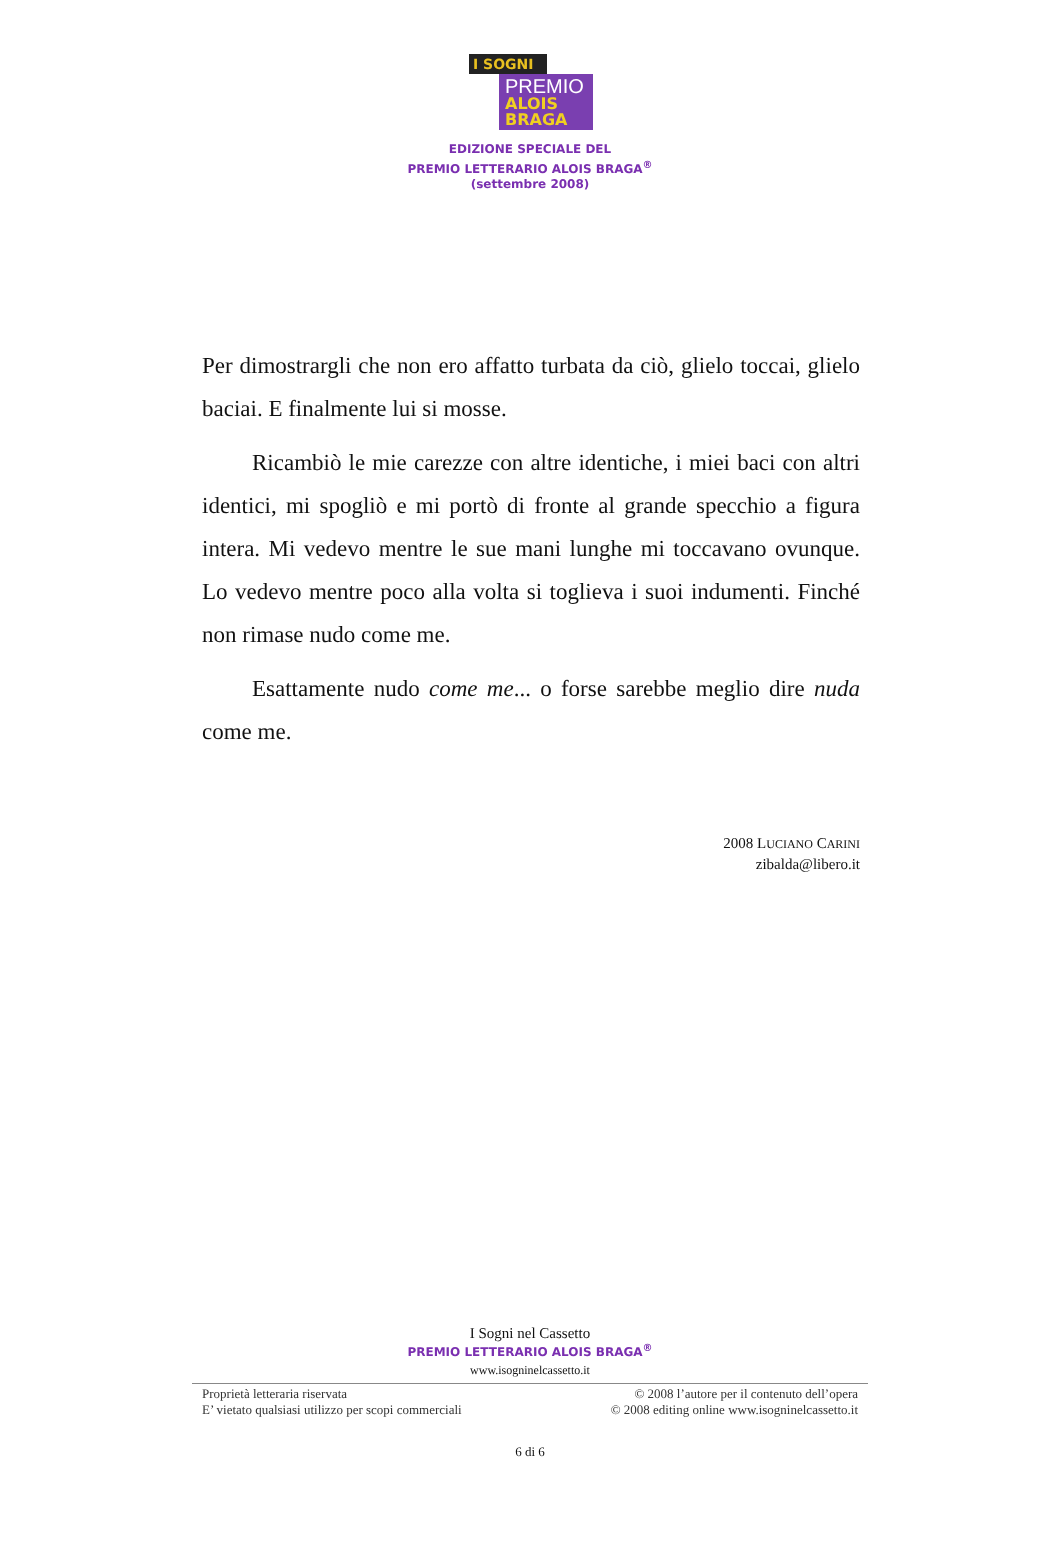I SOGNI
PREMIO
ALOIS BRAGA
EDIZIONE SPECIALE DEL
PREMIO LETTERARIO ALOIS BRAGA<sup>®</sup>
(settembre 2008)
Per dimostrargli che non ero affatto turbata da ciò, glielo toccai, glielo baciai. E finalmente lui si mosse.
Ricambiò le mie carezze con altre identiche, i miei baci con altri identici, mi spogliò e mi portò di fronte al grande specchio a figura intera. Mi vedevo mentre le sue mani lunghe mi toccavano ovunque. Lo vedevo mentre poco alla volta si toglieva i suoi indumenti. Finché non rimase nudo come me.
Esattamente nudo come me... o forse sarebbe meglio dire nuda come me.
2008 LUCIANO CARINI
zibalda@libero.it
I Sogni nel Cassetto
PREMIO LETTERARIO ALOIS BRAGA<sup>®</sup>
www.isogninelcassetto.it
Proprietà letteraria riservata
E’ vietato qualsiasi utilizzo per scopi commerciali
© 2008 l’autore per il contenuto dell’opera
© 2008 editing online www.isogninelcassetto.it
6 di 6